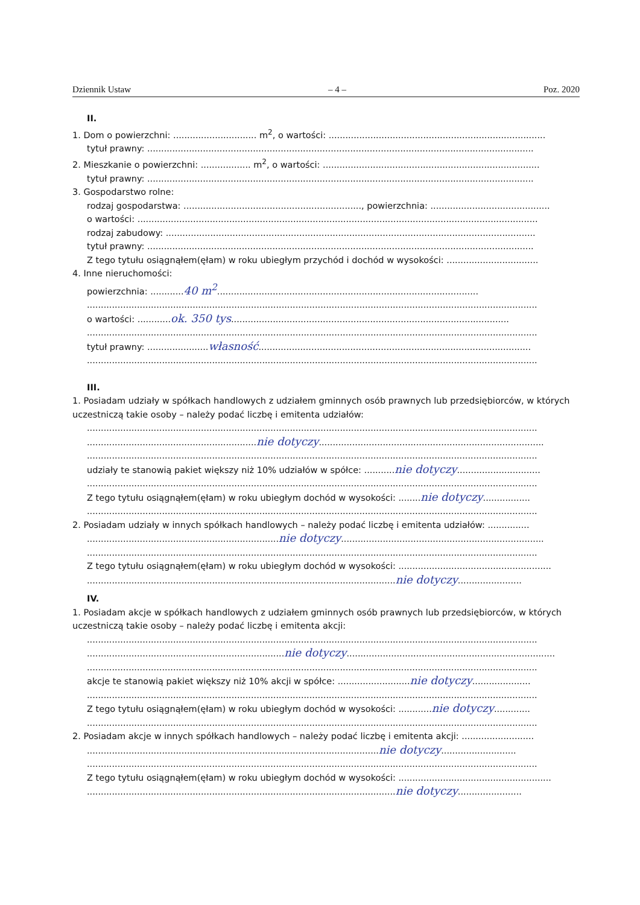Dziennik Ustaw – 4 – Poz. 2020
II.
1. Dom o powierzchni: .............................. m<sup>2</sup>, o wartości: ..............................................................................
tytuł prawny: ...........................................................................................................................................
2. Mieszkanie o powierzchni: .................. m<sup>2</sup>, o wartości: ..............................................................................
tytuł prawny: ...........................................................................................................................................
3. Gospodarstwo rolne:
rodzaj gospodarstwa: ................................................................, powierzchnia: ...........................................
o wartości: ................................................................................................................................................
rodzaj zabudowy: .....................................................................................................................................
tytuł prawny: ...........................................................................................................................................
Z tego tytułu osiągnąłem(ęłam) w roku ubiegłym przychód i dochód w wysokości: .................................
4. Inne nieruchomości:
powierzchnia: ............40 m<sup>2</sup>..............................................................................................
..................................................................................................................................................................
o wartości: ............ok. 350 tys....................................................................................................
..................................................................................................................................................................
tytuł prawny: ......................własność..................................................................................................
..................................................................................................................................................................
III.
1. Posiadam udziały w spółkach handlowych z udziałem gminnych osób prawnych lub przedsiębiorców, w których uczestniczą takie osoby – należy podać liczbę i emitenta udziałów:
..................................................................................................................................................................
.............................................................nie dotyczy.................................................................................
..................................................................................................................................................................
udziały te stanowią pakiet większy niż 10% udziałów w spółce: ...........nie dotyczy..............................
..................................................................................................................................................................
Z tego tytułu osiągnąłem(ęłam) w roku ubiegłym dochód w wysokości: ........nie dotyczy.................
..................................................................................................................................................................
2. Posiadam udziały w innych spółkach handlowych – należy podać liczbę i emitenta udziałów: ...............
.....................................................................nie dotyczy.........................................................................
..................................................................................................................................................................
Z tego tytułu osiągnąłem(ęłam) w roku ubiegłym dochód w wysokości: .......................................................
...............................................................................................................nie dotyczy.......................
IV.
1. Posiadam akcje w spółkach handlowych z udziałem gminnych osób prawnych lub przedsiębiorców, w których uczestniczą takie osoby – należy podać liczbę i emitenta akcji:
..................................................................................................................................................................
.......................................................................nie dotyczy...........................................................................
..................................................................................................................................................................
akcje te stanowią pakiet większy niż 10% akcji w spółce: ..........................nie dotyczy.....................
..................................................................................................................................................................
Z tego tytułu osiągnąłem(ęłam) w roku ubiegłym dochód w wysokości: ............nie dotyczy.............
..................................................................................................................................................................
2. Posiadam akcje w innych spółkach handlowych – należy podać liczbę i emitenta akcji: ..........................
.........................................................................................................nie dotyczy...........................
..................................................................................................................................................................
Z tego tytułu osiągnąłem(ęłam) w roku ubiegłym dochód w wysokości: .......................................................
...............................................................................................................nie dotyczy.......................